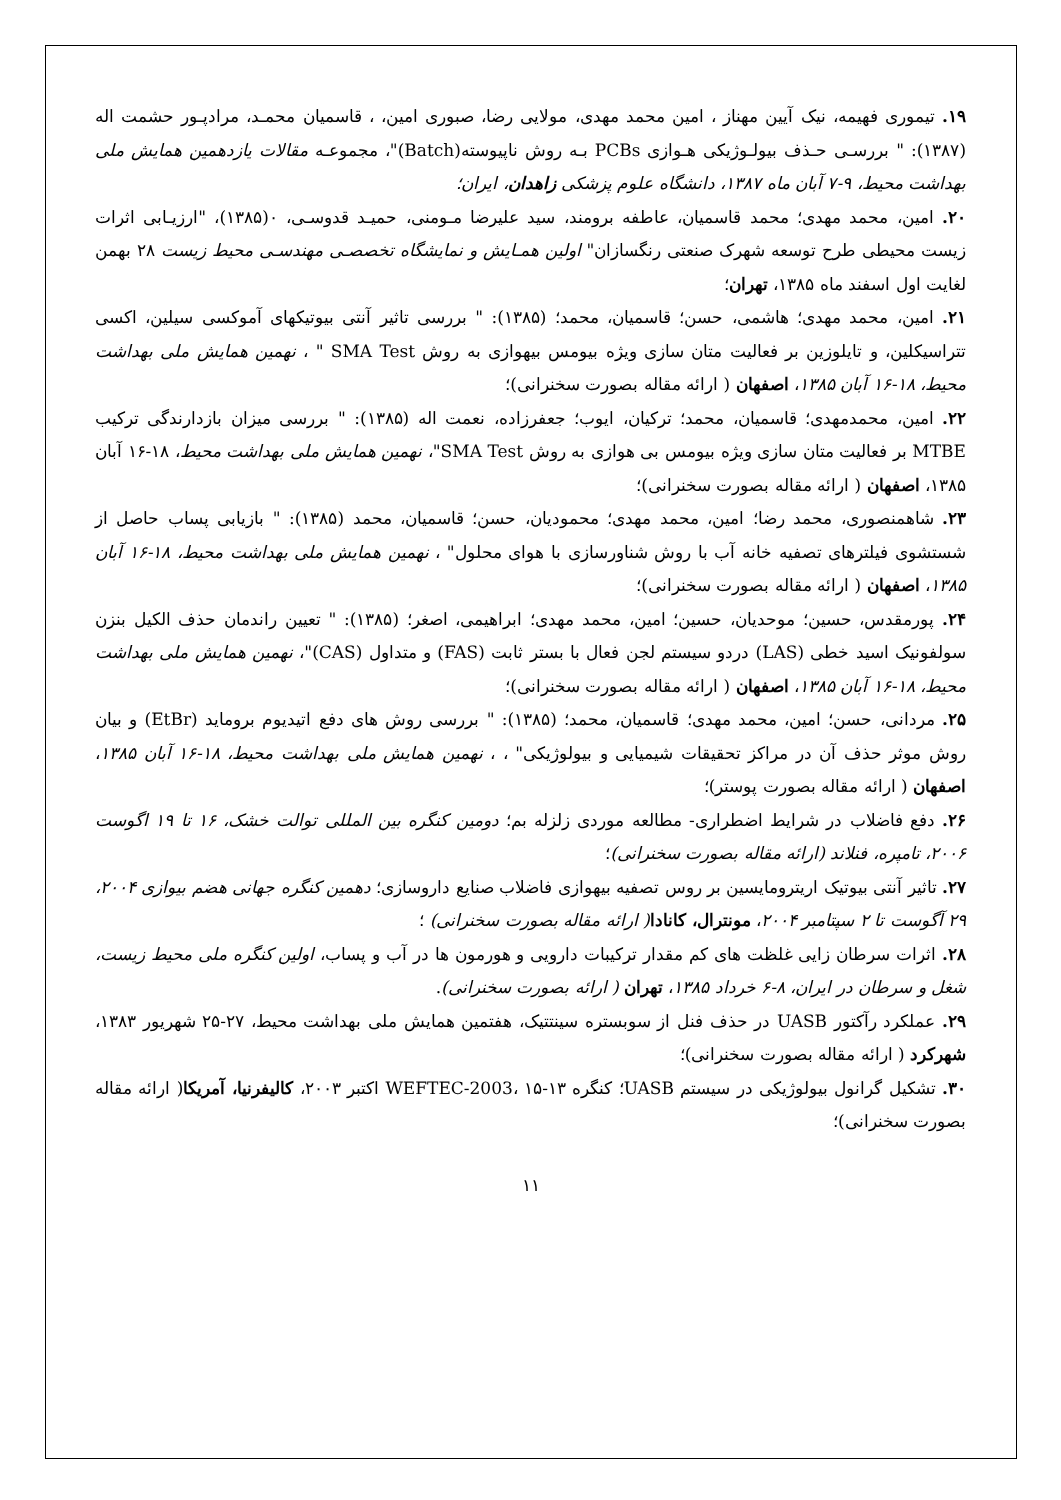۱۹. تیموری فهیمه، نیک آیین مهناز ، امین محمد مهدی، مولایی رضا، صبوری امین، ، قاسمیان محمـد، مرادپـور حشمت اله (۱۳۸۷): " بررسـی حـذف بیولـوژیکی هـوازی PCBs بـه روش ناپیوسته(Batch)"، مجموعـه مقالات یازدهمین همایش ملی بهداشت محیط، ۹-۷ آبان ماه ۱۳۸۷، دانشگاه علوم پزشکی زاهدان، ایران؛
۲۰. امین، محمد مهدی؛ محمد قاسمیان، عاطفه برومند، سید علیرضا مـومنی، حمیـد قدوسـی، ۰(۱۳۸۵)، "ارزیـابی اثرات زیست محیطی طرح توسعه شهرک صنعتی رنگسازان" اولین همـایش و نمایشگاه تخصصـی مهندسـی محیط زیست ۲۸ بهمن لغایت اول اسفند ماه ۱۳۸۵، تهران؛
۲۱. امین، محمد مهدی؛ هاشمی، حسن؛ قاسمیان، محمد؛ (۱۳۸۵): " بررسی تاثیر آنتی بیوتیکهای آموکسی سیلین، اکسی تتراسیکلین، و تایلوزین بر فعالیت متان سازی ویژه بیومس بیهوازی به روش SMA Test " ، نهمین همایش ملی بهداشت محیط، ۱۸-۱۶ آبان ۱۳۸۵، اصفهان ( ارائه مقاله بصورت سخنرانی)؛
۲۲. امین، محمدمهدی؛ قاسمیان، محمد؛ ترکیان، ایوب؛ جعفرزاده، نعمت اله (۱۳۸۵): " بررسی میزان بازدارندگی ترکیب MTBE بر فعالیت متان سازی ویژه بیومس بی هوازی به روش SMA Test"، نهمین همایش ملی بهداشت محیط، ۱۸-۱۶ آبان ۱۳۸۵، اصفهان ( ارائه مقاله بصورت سخنرانی)؛
۲۳. شاهمنصوری، محمد رضا؛ امین، محمد مهدی؛ محمودیان، حسن؛ قاسمیان، محمد (۱۳۸۵): " بازیابی پساب حاصل از شستشوی فیلترهای تصفیه خانه آب با روش شناورسازی با هوای محلول" ، نهمین همایش ملی بهداشت محیط، ۱۸-۱۶ آبان ۱۳۸۵، اصفهان ( ارائه مقاله بصورت سخنرانی)؛
۲۴. پورمقدس، حسین؛ موحدیان، حسین؛ امین، محمد مهدی؛ ابراهیمی، اصغر؛ (۱۳۸۵): " تعیین راندمان حذف الکیل بنزن سولفونیک اسید خطی (LAS) دردو سیستم لجن فعال با بستر ثابت (FAS) و متداول (CAS)"، نهمین همایش ملی بهداشت محیط، ۱۸-۱۶ آبان ۱۳۸۵، اصفهان ( ارائه مقاله بصورت سخنرانی)؛
۲۵. مردانی، حسن؛ امین، محمد مهدی؛ قاسمیان، محمد؛ (۱۳۸۵): " بررسی روش های دفع اتیدیوم بروماید (EtBr) و بیان روش موثر حذف آن در مراکز تحقیقات شیمیایی و بیولوژیکی" ، ، نهمین همایش ملی بهداشت محیط، ۱۸-۱۶ آبان ۱۳۸۵، اصفهان ( ارائه مقاله بصورت پوستر)؛
۲۶. دفع فاضلاب در شرایط اضطراری- مطالعه موردی زلزله بم؛ دومین کنگره بین المللی توالت خشک، ۱۶ تا ۱۹ اگوست ۲۰۰۶، تامپره، فنلاند (ارائه مقاله بصورت سخنرانی)؛
۲۷. تاثیر آنتی بیوتیک اریترومایسین بر روس تصفیه بیهوازی فاضلاب صنایع داروسازی؛ دهمین کنگره جهانی هضم بیوازی ۲۰۰۴، ۲۹ آگوست تا ۲ سپتامبر ۲۰۰۴، مونترال، کانادا( ارائه مقاله بصورت سخنرانی) ؛
۲۸. اثرات سرطان زایی غلظت های کم مقدار ترکیبات دارویی و هورمون ها در آب و پساب، اولین کنگره ملی محیط زیست، شغل و سرطان در ایران، ۸-۶ خرداد ۱۳۸۵، تهران ( ارائه بصورت سخنرانی).
۲۹. عملکرد رآکتور UASB در حذف فنل از سوبستره سینتتیک، هفتمین همایش ملی بهداشت محیط، ۲۷-۲۵ شهریور ۱۳۸۳، شهرکرد ( ارائه مقاله بصورت سخنرانی)؛
۳۰. تشکیل گرانول بیولوژیکی در سیستم UASB؛ کنگره WEFTEC-2003، ۱۵-۱۳ اکتبر ۲۰۰۳، کالیفرنیا، آمریکا( ارائه مقاله بصورت سخنرانی)؛
۱۱